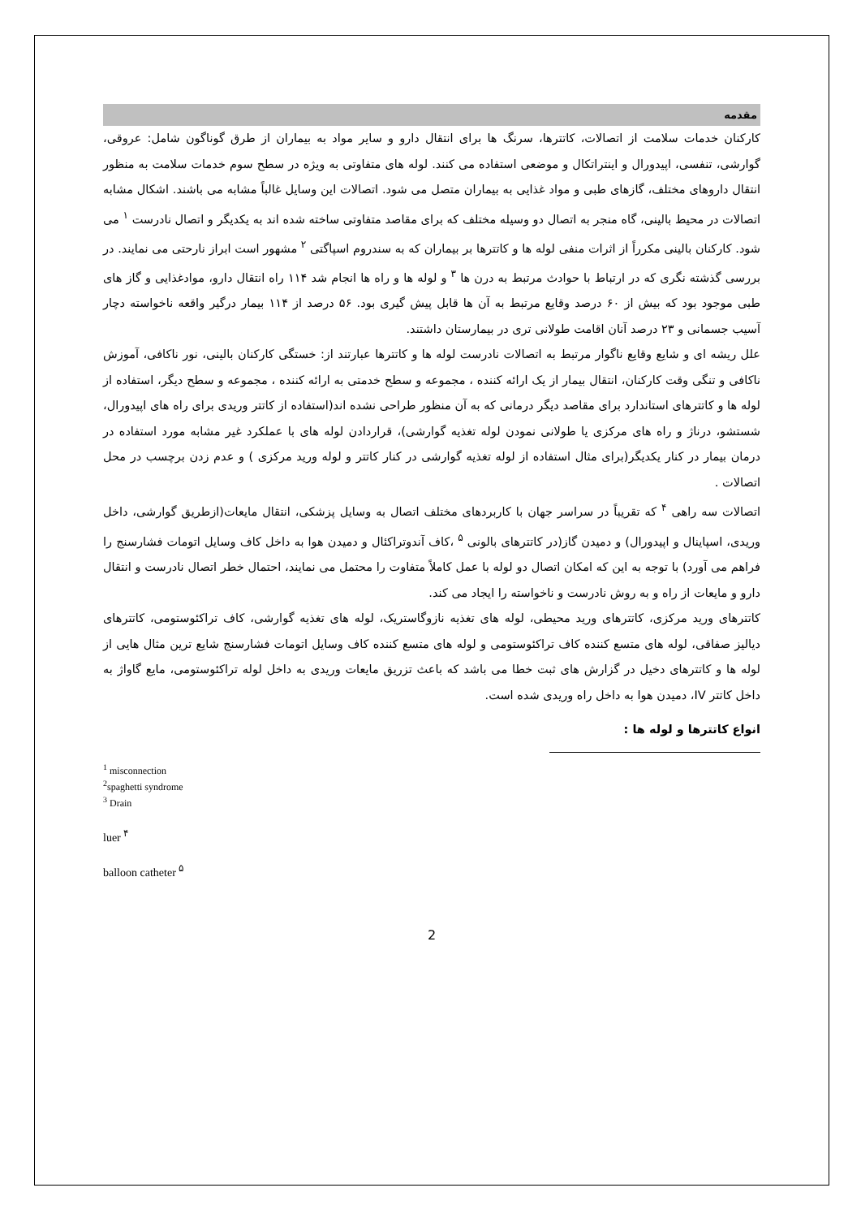مقدمه
کارکنان خدمات سلامت از اتصالات، کاتترها، سرنگ ها برای انتقال دارو و سایر مواد به بیماران از طرق گوناگون شامل: عروقی، گوارشی، تنفسی، اپیدورال و اینتراتکال و موضعی استفاده می کنند. لوله های متفاوتی به ویژه در سطح سوم خدمات سلامت به منظور انتقال داروهای مختلف، گازهای طبی و مواد غذایی به بیماران متصل می شود. اتصالات این وسایل غالباً مشابه می باشند. اشکال مشابه اتصالات در محیط بالینی، گاه منجر به اتصال دو وسیله مختلف که برای مقاصد متفاوتی ساخته شده اند به یکدیگر و اتصال نادرست <sup>۱</sup> می شود. کارکنان بالینی مکرراً از اثرات منفی لوله ها و کاتترها بر بیماران که به سندروم اسپاگتی <sup>۲</sup> مشهور است ابراز نارحتی می نمایند. در بررسی گذشته نگری که در ارتباط با حوادث مرتبط به درن ها <sup>۳</sup> و لوله ها و راه ها انجام شد ۱۱۴ راه انتقال دارو، موادغذایی و گاز های طبی موجود بود که بیش از ۶۰ درصد وقایع مرتبط به آن ها قابل پیش گیری بود. ۵۶ درصد از ۱۱۴ بیمار درگیر واقعه ناخواسته دچار آسیب جسمانی و ۲۳ درصد آنان اقامت طولانی تری در بیمارستان داشتند.
علل ریشه ای و شایع وقایع ناگوار مرتبط به اتصالات نادرست لوله ها و کاتترها عبارتند از: خستگی کارکنان بالینی، نور ناکافی، آموزش ناکافی و تنگی وقت کارکنان، انتقال بیمار از یک ارائه کننده ، مجموعه و سطح خدمتی به ارائه کننده ، مجموعه و سطح دیگر، استفاده از لوله ها و کاتترهای استاندارد برای مقاصد دیگر درمانی که به آن منظور طراحی نشده اند(استفاده از کاتتر وریدی برای راه های اپیدورال، شستشو، درناژ و راه های مرکزی یا طولانی نمودن لوله تغذیه گوارشی)، قراردادن لوله های با عملکرد غیر مشابه مورد استفاده در درمان بیمار در کنار یکدیگر(برای مثال استفاده از لوله تغذیه گوارشی در کنار کاتتر و لوله ورید مرکزی ) و عدم زدن برچسب در محل اتصالات .
اتصالات سه راهی <sup>۴</sup> که تقریباً در سراسر جهان با کاربردهای مختلف اتصال به وسایل پزشکی، انتقال مایعات(ازطریق گوارشی، داخل وریدی، اسپاینال و اپیدورال) و دمیدن گاز(در کاتترهای بالونی <sup>۵</sup> ،کاف آندوتراکئال و دمیدن هوا به داخل کاف وسایل اتومات فشارسنج را فراهم می آورد) با توجه به این که امکان اتصال دو لوله با عمل کاملاً متفاوت را محتمل می نمایند، احتمال خطر اتصال نادرست و انتقال دارو و مایعات از راه و به روش نادرست و ناخواسته را ایجاد می کند.
کاتترهای ورید مرکزی، کاتترهای ورید محیطی، لوله های تغذیه نازوگاستریک، لوله های تغذیه گوارشی، کاف تراکئوستومی، کاتترهای دیالیز صفاقی، لوله های متسع کننده کاف تراکئوستومی و لوله های متسع کننده کاف وسایل اتومات فشارسنج شایع ترین مثال هایی از لوله ها و کاتترهای دخیل در گزارش های ثبت خطا می باشد که باعث تزریق مایعات وریدی به داخل لوله تراکئوستومی، مایع گاواژ به داخل کاتتر IV، دمیدن هوا به داخل راه وریدی شده است.
انواع کاتترها و لوله ها :
<sup>1</sup> misconnection
<sup>2</sup> spaghetti syndrome
<sup>3</sup> Drain
luer <sup>۴</sup>
balloon catheter <sup>۵</sup>
2